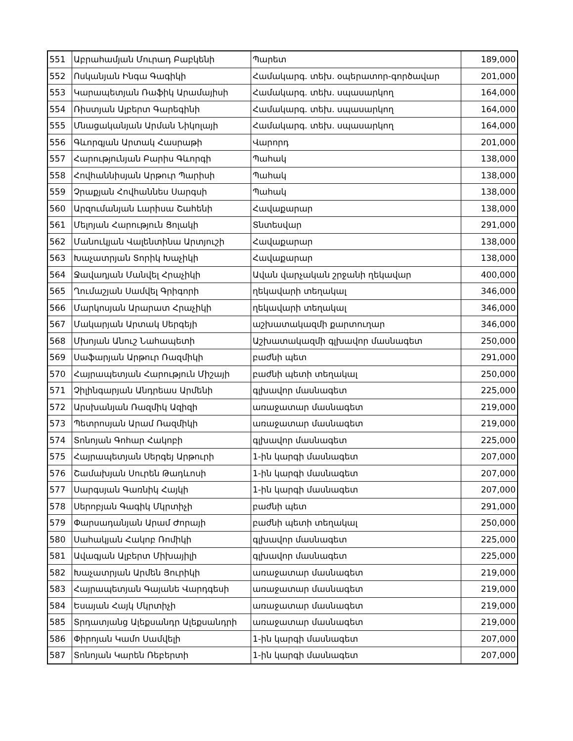| 551 | Աբրահամյան Մուրադ Բաբկենի | Պարետ | 189,000 |
| 552 | Ոսկանյան Ինգա Գագիկի | Համակարգ. տեխ. օպերատոր-գործավար | 201,000 |
| 553 | Կարապետյան Ռաֆիկ Արամայիսի | Համակարգ. տեխ. սպասարկող | 164,000 |
| 554 | Ռիստյան Ալբերտ Գարեգինի | Համակարգ. տեխ. սպասարկող | 164,000 |
| 555 | Մնացականյան Արման Նիկոլայի | Համակարգ. տեխ. սպասարկող | 164,000 |
| 556 | Գևորգյան Արտակ Հասրաթի | Վարորդ | 201,000 |
| 557 | Հարությունյան Բարիս Գևորգի | Պահակ | 138,000 |
| 558 | Հովհաննիսյան Արթուր Պարիսի | Պահակ | 138,000 |
| 559 | Չրաքյան Հովհաննես Սարգսի | Պահակ | 138,000 |
| 560 | Արզումանյան Լարիսա Շահենի | Հավաքարար | 138,000 |
| 561 | Մելոյան Հարություն Ցոլակի | Տնտեսվար | 291,000 |
| 562 | Մանուկյան Վալենտինա Արտյուշի | Հավաքարար | 138,000 |
| 563 | Խաչատրյան Տորիկ Խաչիկի | Հավաքարար | 138,000 |
| 564 | Ջավադյան Մանվել Հրաչիկի | Ավան վարչական շրջանի ղեկավար | 400,000 |
| 565 | Ղումաշյան Սամվել Գրիգորի | ղեկավարի տեղակալ | 346,000 |
| 566 | Մարկոսյան Արարատ Հրաչիկի | ղեկավարի տեղակալ | 346,000 |
| 567 | Մակարյան Արտակ Սերգեյի | աշխատակազմի քարտուղար | 346,000 |
| 568 | Մխոյան Անուշ Նահապետի | Աշխատակազմի գլխավոր մասնագետ | 250,000 |
| 569 | Սաֆարյան Արթուր Ռազմիկի | բաժնի պետ | 291,000 |
| 570 | Հայրապետյան Հարություն Միշայի | բաժնի պետի տեղակալ | 250,000 |
| 571 | Չիլինգարյան Անդրեաս Արմենի | գլխավոր մասնագետ | 225,000 |
| 572 | Արսխանյան Ռազմիկ Ազիզի | առաջատար մասնագետ | 219,000 |
| 573 | Պետրոսյան Արամ Ռազմիկի | առաջատար մասնագետ | 219,000 |
| 574 | Տոնոյան Գոհար Հակոբի | գլխավոր մասնագետ | 225,000 |
| 575 | Հայրապետյան Սերգեյ Արթուրի | 1-ին կարգի մասնագետ | 207,000 |
| 576 | Շամախյան Սուրեն Թադևոսի | 1-ին կարգի մասնագետ | 207,000 |
| 577 | Սարգսյան Գառնիկ Հայկի | 1-ին կարգի մասնագետ | 207,000 |
| 578 | Սերոբյան Գագիկ Մկրտիչի | բաժնի պետ | 291,000 |
| 579 | Փարսադանյան Արամ Ժորայի | բաժնի պետի տեղակալ | 250,000 |
| 580 | Սահակյան Հակոբ Ռոմիկի | գլխավոր մասնագետ | 225,000 |
| 581 | Ավագյան Ալբերտ Միխայիլի | գլխավոր մասնագետ | 225,000 |
| 582 | Խաչատրյան Արմեն Յուրիկի | առաջատար մասնագետ | 219,000 |
| 583 | Հայրապետյան Գայանե Վարդգեսի | առաջատար մասնագետ | 219,000 |
| 584 | Եսայան Հայկ Մկրտիչի | առաջատար մասնագետ | 219,000 |
| 585 | Տրդատյանց Ալեքսանդր Ալեքսանդրի | առաջատար մասնագետ | 219,000 |
| 586 | Փիրոյան Կամո Սամվելի | 1-ին կարգի մասնագետ | 207,000 |
| 587 | Տոնոյան Կարեն Ռեբերտի | 1-ին կարգի մասնագետ | 207,000 |